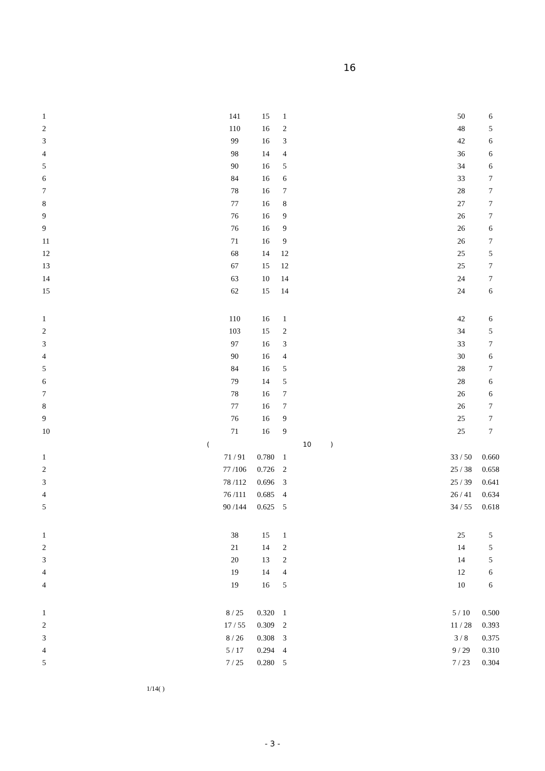16
| 1 | 141 | 15 | 1 | | 50 | 6 |
| 2 | 110 | 16 | 2 | | 48 | 5 |
| 3 | 99 | 16 | 3 | | 42 | 6 |
| 4 | 98 | 14 | 4 | | 36 | 6 |
| 5 | 90 | 16 | 5 | | 34 | 6 |
| 6 | 84 | 16 | 6 | | 33 | 7 |
| 7 | 78 | 16 | 7 | | 28 | 7 |
| 8 | 77 | 16 | 8 | | 27 | 7 |
| 9 | 76 | 16 | 9 | | 26 | 7 |
| 9 | 76 | 16 | 9 | | 26 | 6 |
| 11 | 71 | 16 | 9 | | 26 | 7 |
| 12 | 68 | 14 | 12 | | 25 | 5 |
| 13 | 67 | 15 | 12 | | 25 | 7 |
| 14 | 63 | 10 | 14 | | 24 | 7 |
| 15 | 62 | 15 | 14 | | 24 | 6 |
| 1 | 110 | 16 | 1 | | 42 | 6 |
| 2 | 103 | 15 | 2 | | 34 | 5 |
| 3 | 97 | 16 | 3 | | 33 | 7 |
| 4 | 90 | 16 | 4 | | 30 | 6 |
| 5 | 84 | 16 | 5 | | 28 | 7 |
| 6 | 79 | 14 | 5 | | 28 | 6 |
| 7 | 78 | 16 | 7 | | 26 | 6 |
| 8 | 77 | 16 | 7 | | 26 | 7 |
| 9 | 76 | 16 | 9 | | 25 | 7 |
| 10 | 71 | 16 | 9 | | 25 | 7 |
| ( 10 ) | | | | | | |
| 1 | 71 / 91 | 0.780 | 1 | | 33 / 50 | 0.660 |
| 2 | 77 /106 | 0.726 | 2 | | 25 / 38 | 0.658 |
| 3 | 78 /112 | 0.696 | 3 | | 25 / 39 | 0.641 |
| 4 | 76 /111 | 0.685 | 4 | | 26 / 41 | 0.634 |
| 5 | 90 /144 | 0.625 | 5 | | 34 / 55 | 0.618 |
| 1 | 38 | 15 | 1 | | 25 | 5 |
| 2 | 21 | 14 | 2 | | 14 | 5 |
| 3 | 20 | 13 | 2 | | 14 | 5 |
| 4 | 19 | 14 | 4 | | 12 | 6 |
| 4 | 19 | 16 | 5 | | 10 | 6 |
| 1 | 8 / 25 | 0.320 | 1 | | 5 / 10 | 0.500 |
| 2 | 17 / 55 | 0.309 | 2 | | 11 / 28 | 0.393 |
| 3 | 8 / 26 | 0.308 | 3 | | 3 / 8 | 0.375 |
| 4 | 5 / 17 | 0.294 | 4 | | 9 / 29 | 0.310 |
| 5 | 7 / 25 | 0.280 | 5 | | 7 / 23 | 0.304 |
1/14( )
- 3 -